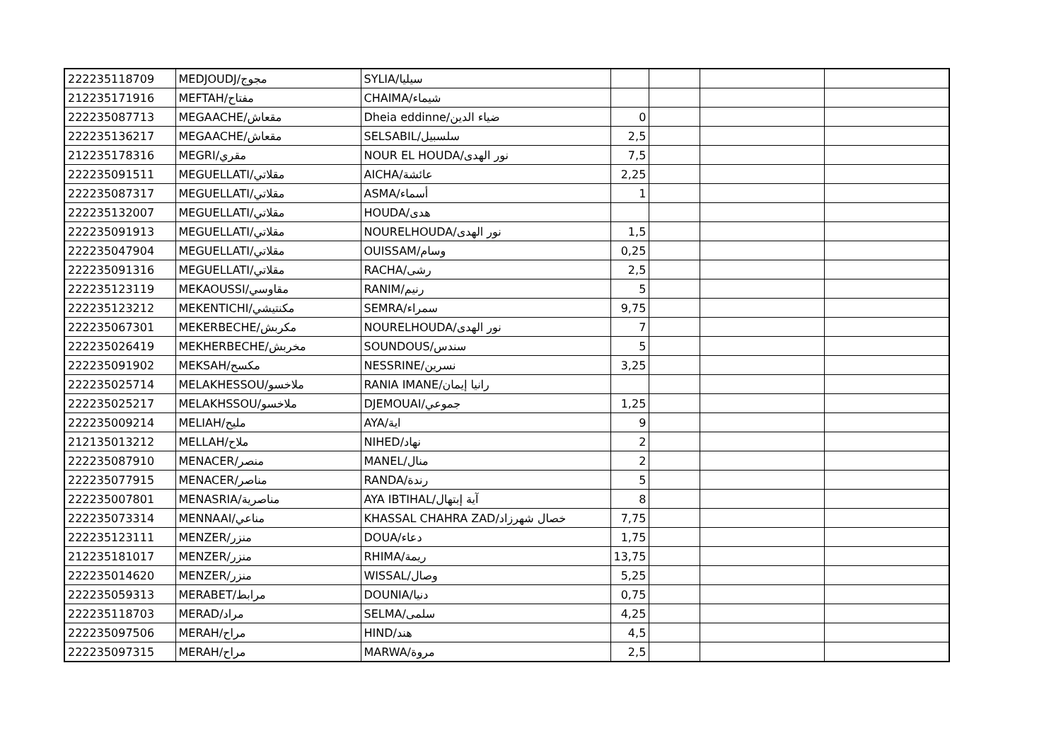| 222235118709 | MEDJOUDJ/مجوج | SYLIA/سيليا | | | | |
| 212235171916 | MEFTAH/مفتاح | CHAIMA/شيماء | | | | |
| 222235087713 | MEGAACHE/مقعاش | Dheia eddinne/ضياء الدين | 0 | | | |
| 222235136217 | MEGAACHE/مقعاش | SELSABIL/سلسبيل | 2,5 | | | |
| 212235178316 | MEGRI/مقري | NOUR EL HOUDA/نور الهدى | 7,5 | | | |
| 222235091511 | MEGUELLATI/مقلاتي | AICHA/عائشة | 2,25 | | | |
| 222235087317 | MEGUELLATI/مقلاتي | ASMA/أسماء | 1 | | | |
| 222235132007 | MEGUELLATI/مقلاتي | HOUDA/هدى | | | | |
| 222235091913 | MEGUELLATI/مقلاتي | NOURELHOUDA/نور الهدى | 1,5 | | | |
| 222235047904 | MEGUELLATI/مقلاتي | OUISSAM/وسام | 0,25 | | | |
| 222235091316 | MEGUELLATI/مقلاتي | RACHA/رشى | 2,5 | | | |
| 222235123119 | MEKAOUSSI/مقاوسي | RANIM/رنيم | 5 | | | |
| 222235123212 | MEKENTICHI/مكنتيشي | SEMRA/سمراء | 9,75 | | | |
| 222235067301 | MEKERBECHE/مكربش | NOURELHOUDA/نور الهدى | 7 | | | |
| 222235026419 | MEKHERBECHE/مخربش | SOUNDOUS/سندس | 5 | | | |
| 222235091902 | MEKSAH/مكسح | NESSRINE/نسرين | 3,25 | | | |
| 222235025714 | MELAKHESSOU/ملاخسو | RANIA IMANE/رانيا إيمان | | | | |
| 222235025217 | MELAKHSSOU/ملاخسو | DJEMOUAI/جموعي | 1,25 | | | |
| 222235009214 | MELIAH/مليح | AYA/اية | 9 | | | |
| 212135013212 | MELLAH/ملاح | NIHED/نهاد | 2 | | | |
| 222235087910 | MENACER/منصر | MANEL/منال | 2 | | | |
| 222235077915 | MENACER/مناصر | RANDA/رندة | 5 | | | |
| 222235007801 | MENASRIA/مناصرية | AYA IBTIHAL/آية إبتهال | 8 | | | |
| 222235073314 | MENNAAI/مناعي | KHASSAL CHAHRA ZAD/خصال شهرزاد | 7,75 | | | |
| 222235123111 | MENZER/منزر | DOUA/دعاء | 1,75 | | | |
| 212235181017 | MENZER/منزر | RHIMA/ريمة | 13,75 | | | |
| 222235014620 | MENZER/منزر | WISSAL/وصال | 5,25 | | | |
| 222235059313 | MERABET/مرابط | DOUNIA/دنيا | 0,75 | | | |
| 222235118703 | MERAD/مراد | SELMA/سلمى | 4,25 | | | |
| 222235097506 | MERAH/مراح | HIND/هند | 4,5 | | | |
| 222235097315 | MERAH/مراح | MARWA/مروة | 2,5 | | | |